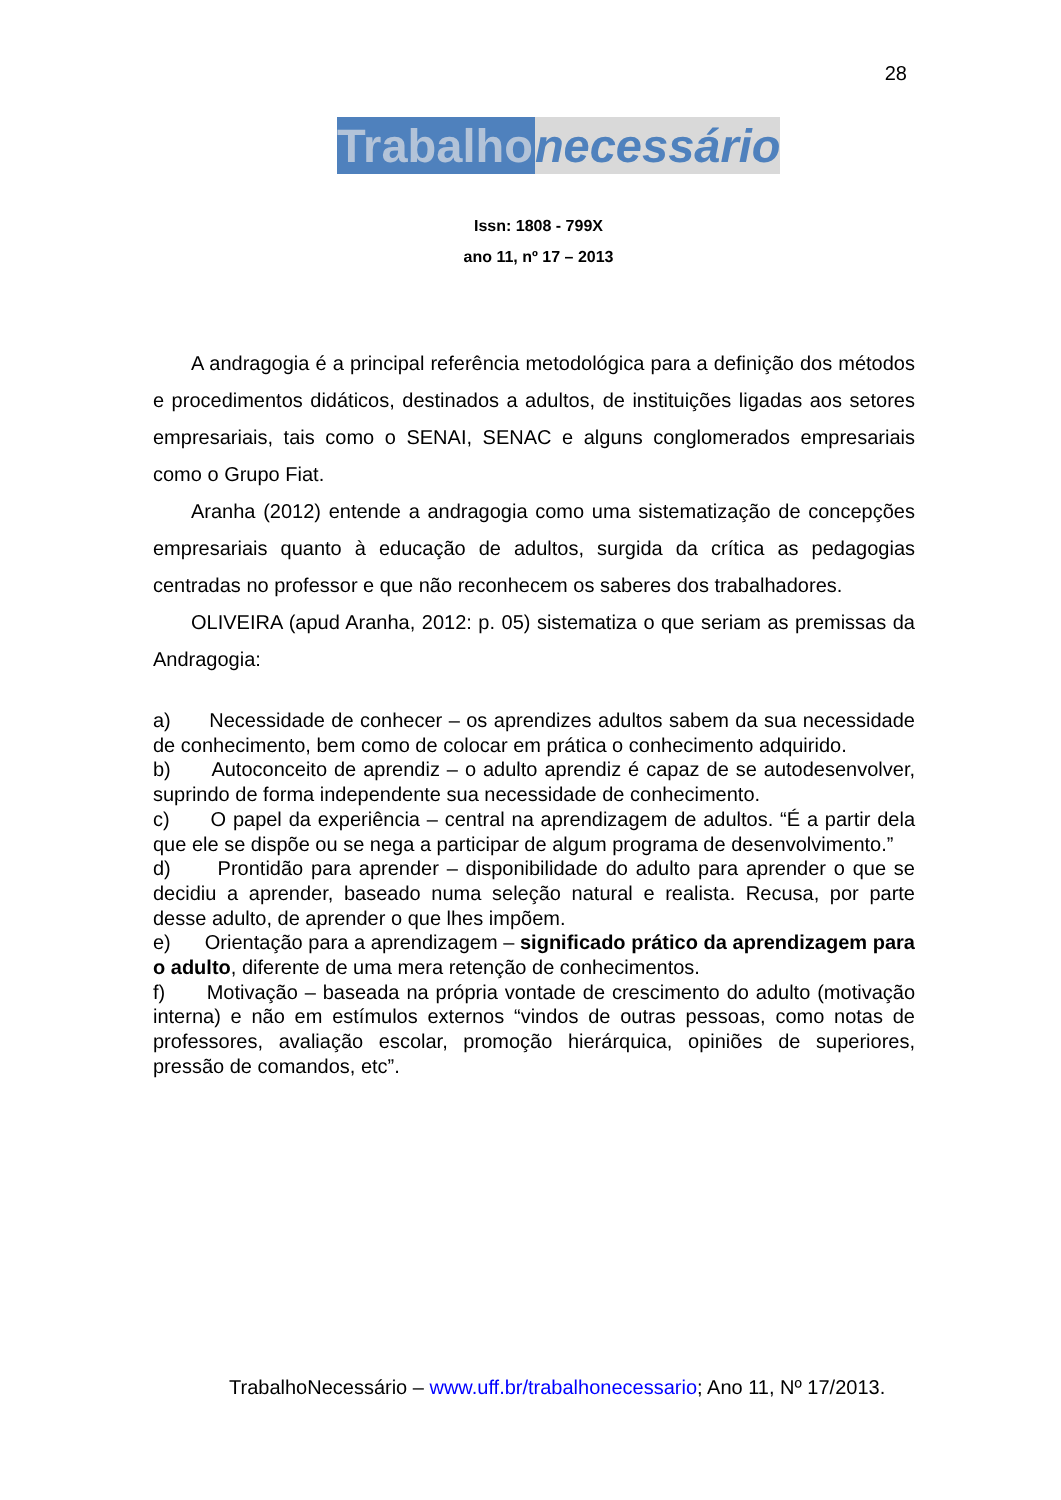28
Trabalho necessário
Issn: 1808 - 799X
ano 11, nº 17 – 2013
A andragogia é a principal referência metodológica para a definição dos métodos e procedimentos didáticos, destinados a adultos, de instituições ligadas aos setores empresariais, tais como o SENAI, SENAC e alguns conglomerados empresariais como o Grupo Fiat.
Aranha (2012) entende a andragogia como uma sistematização de concepções empresariais quanto à educação de adultos, surgida da crítica as pedagogias centradas no professor e que não reconhecem os saberes dos trabalhadores.
OLIVEIRA (apud Aranha, 2012: p. 05) sistematiza o que seriam as premissas da Andragogia:
a) Necessidade de conhecer – os aprendizes adultos sabem da sua necessidade de conhecimento, bem como de colocar em prática o conhecimento adquirido.
b) Autoconceito de aprendiz – o adulto aprendiz é capaz de se autodesenvolver, suprindo de forma independente sua necessidade de conhecimento.
c) O papel da experiência – central na aprendizagem de adultos. “É a partir dela que ele se dispõe ou se nega a participar de algum programa de desenvolvimento.”
d) Prontidão para aprender – disponibilidade do adulto para aprender o que se decidiu a aprender, baseado numa seleção natural e realista. Recusa, por parte desse adulto, de aprender o que lhes impõem.
e) Orientação para a aprendizagem – significado prático da aprendizagem para o adulto, diferente de uma mera retenção de conhecimentos.
f) Motivação – baseada na própria vontade de crescimento do adulto (motivação interna) e não em estímulos externos “vindos de outras pessoas, como notas de professores, avaliação escolar, promoção hierárquica, opiniões de superiores, pressão de comandos, etc”.
TrabalhoNecessário – www.uff.br/trabalhonecessario; Ano 11, Nº 17/2013.